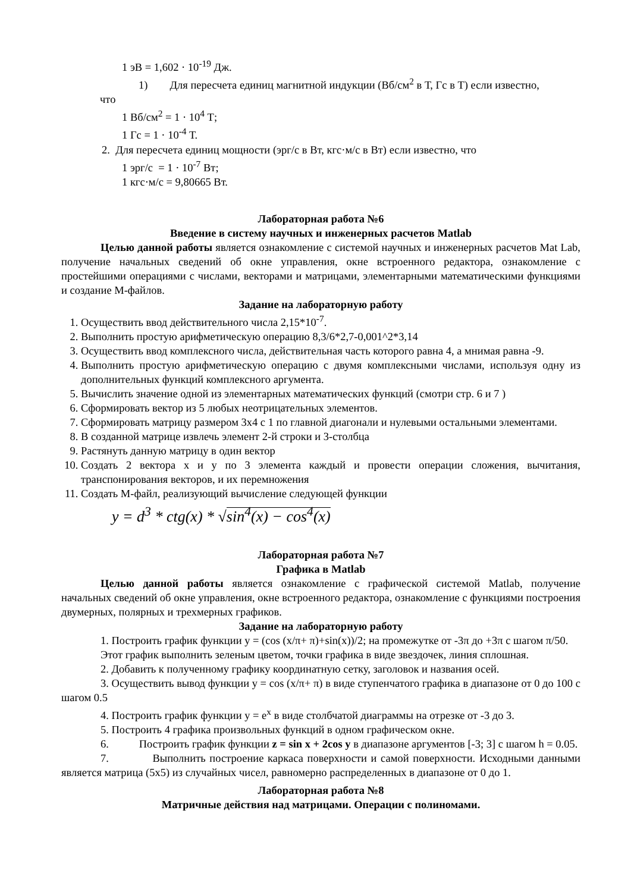1 эВ = 1,602 · 10<sup>-19</sup> Дж.
1) Для пересчета единиц магнитной индукции (Вб/см<sup>2</sup> в Т, Гс в Т) если известно,
что
1 Вб/см<sup>2</sup> = 1 · 10<sup>4</sup> Т;
1 Гс = 1 · 10<sup>-4</sup> Т.
2. Для пересчета единиц мощности (эрг/с в Вт, кгс·м/с в Вт) если известно, что
1 эрг/с = 1 · 10<sup>-7</sup> Вт;
1 кгс·м/с = 9,80665 Вт.
Лабораторная работа №6
Введение в систему научных и инженерных расчетов Matlab
Целью данной работы является ознакомление с системой научных и инженерных расчетов Mat Lab, получение начальных сведений об окне управления, окне встроенного редактора, ознакомление с простейшими операциями с числами, векторами и матрицами, элементарными математическими функциями и создание М-файлов.
Задание на лабораторную работу
1. Осуществить ввод действительного числа 2,15*10<sup>-7</sup>.
2. Выполнить простую арифметическую операцию 8,3/6*2,7-0,001^2*3,14
3. Осуществить ввод комплексного числа, действительная часть которого равна 4, а мнимая равна -9.
4. Выполнить простую арифметическую операцию с двумя комплексными числами, используя одну из дополнительных функций комплексного аргумента.
5. Вычислить значение одной из элементарных математических функций (смотри стр. 6 и 7 )
6. Сформировать вектор из 5 любых неотрицательных элементов.
7. Сформировать матрицу размером 3х4 с 1 по главной диагонали и нулевыми остальными элементами.
8. В созданной матрице извлечь элемент 2-й строки и 3-столбца
9. Растянуть данную матрицу в один вектор
10. Создать 2 вектора x и y по 3 элемента каждый и провести операции сложения, вычитания, транспонирования векторов, и их перемножения
11. Создать М-файл, реализующий вычисление следующей функции
y = d<sup>3</sup> * ctg(x) * √sin<sup>4</sup>(x) − cos<sup>4</sup>(x)
Лабораторная работа №7
Графика в Matlab
Целью данной работы является ознакомление с графической системой Matlab, получение начальных сведений об окне управления, окне встроенного редактора, ознакомление с функциями построения двумерных, полярных и трехмерных графиков.
Задание на лабораторную работу
1. Построить график функции y = (cos (x/π+ π)+sin(x))/2; на промежутке от -3π до +3π с шагом π/50.
Этот график выполнить зеленым цветом, точки графика в виде звездочек, линия сплошная.
2. Добавить к полученному графику координатную сетку, заголовок и названия осей.
3. Осуществить вывод функции y = cos (x/π+ π) в виде ступенчатого графика в диапазоне от 0 до 100 с шагом 0.5
4. Построить график функции y = e<sup>x</sup> в виде столбчатой диаграммы на отрезке от -3 до 3.
5. Построить 4 графика произвольных функций в одном графическом окне.
6. Построить график функции z = sin x + 2cos y в диапазоне аргументов [-3; 3] с шагом h = 0.05.
7. Выполнить построение каркаса поверхности и самой поверхности. Исходными данными является матрица (5х5) из случайных чисел, равномерно распределенных в диапазоне от 0 до 1.
Лабораторная работа №8
Матричные действия над матрицами. Операции с полиномами.